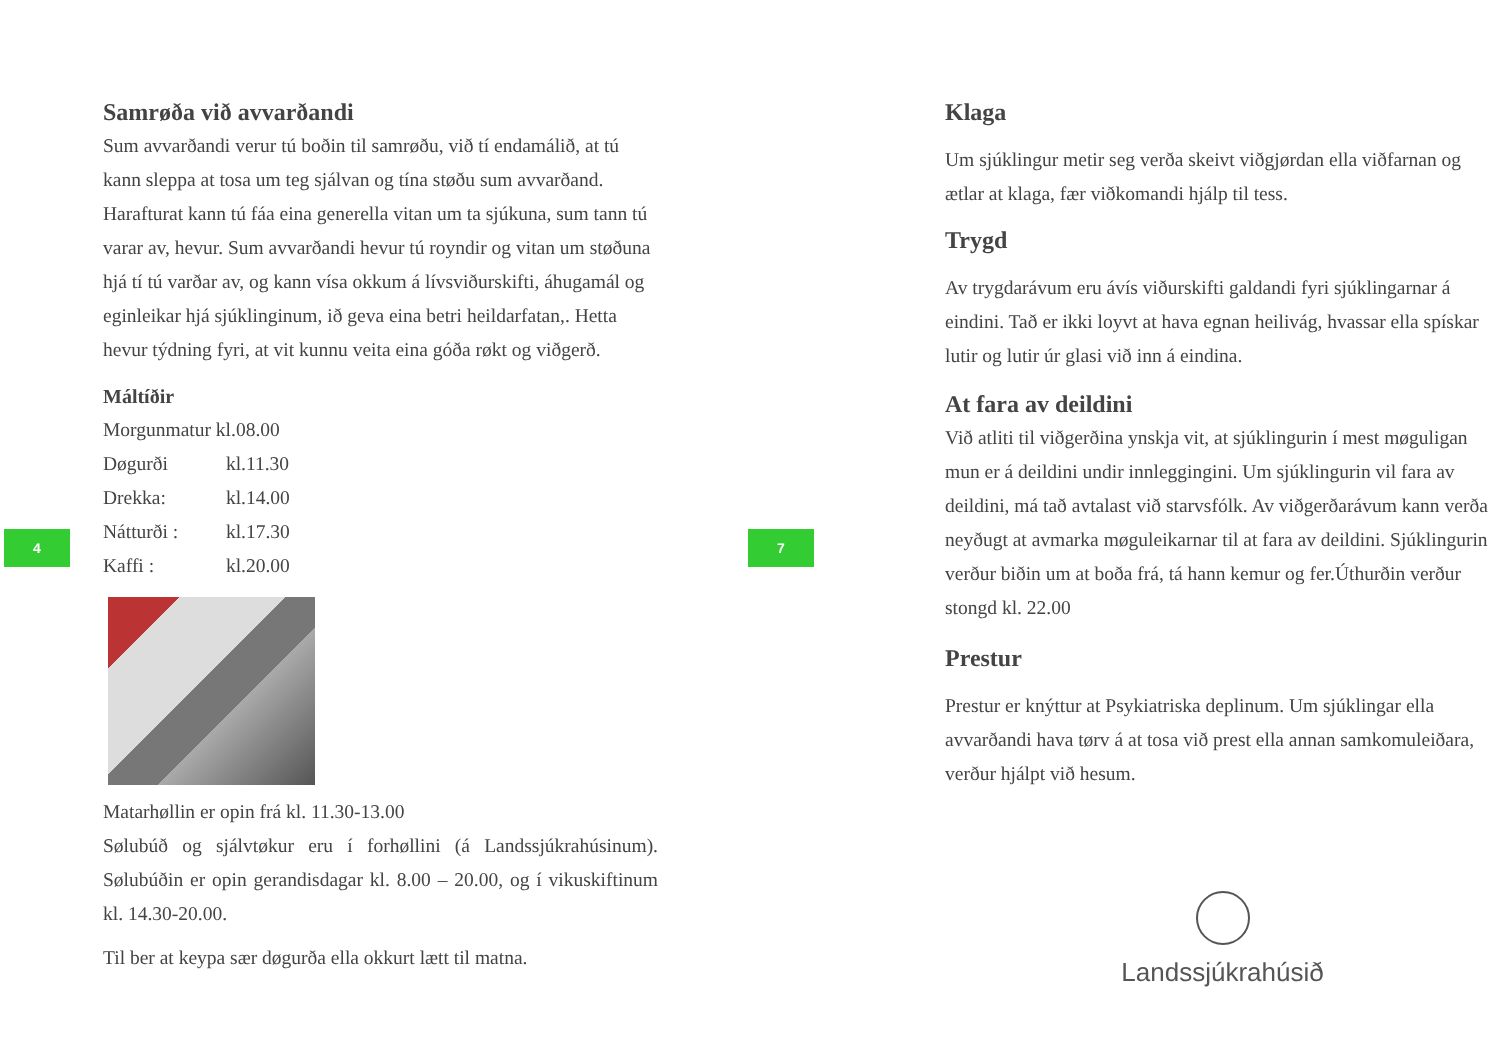Samrøða við avvarðandi
Sum avvarðandi verur tú boðin til samrøðu, við tí endamálið, at tú kann sleppa at tosa um teg sjálvan og tína støðu sum avvarðand. Harafturat kann tú fáa eina generella vitan um ta sjúkuna, sum tann tú varar av, hevur. Sum avvarðandi hevur tú royndir og vitan um støðuna hjá tí tú varðar av, og kann vísa okkum á lívsviðurskifti, áhugamál og eginleikar hjá sjúklinginum, ið geva eina betri heildarfatan,. Hetta hevur týdning fyri, at vit kunnu veita eina góða røkt og viðgerð.
Máltíðir
Morgunmatur kl.08.00
Døgurði kl.11.30
Drekka: kl.14.00
Nátturði : kl.17.30
Kaffi : kl.20.00
Matarhøllin er opin frá kl. 11.30-13.00
Sølubúð og sjálvtøkur eru í forhøllini (á Landssjúkrahúsinum). Sølubúðin er opin gerandisdagar kl. 8.00 – 20.00, og í vikuskiftinum kl. 14.30-20.00.
Til ber at keypa sær døgurða ella okkurt lætt til matna.
Klaga
Um sjúklingur metir seg verða skeivt viðgjørdan ella viðfarnan og ætlar at klaga, fær viðkomandi hjálp til tess.
Trygd
Av trygdarávum eru ávís viðurskifti galdandi fyri sjúklingarnar á eindini. Tað er ikki loyvt at hava egnan heilivág, hvassar ella spískar lutir og lutir úr glasi við inn á eindina.
At fara av deildini
Við atliti til viðgerðina ynskja vit, at sjúklingurin í mest møguligan mun er á deildini undir innleggingini. Um sjúklingurin vil fara av deildini, má tað avtalast við starvsfólk. Av viðgerðarávum kann verða neyðugt at avmarka møguleikarnar til at fara av deildini. Sjúklingurin verður biðin um at boða frá, tá hann kemur og fer.Úthurðin verður stongd kl. 22.00
Prestur
Prestur er knýttur at Psykiatriska deplinum. Um sjúklingar ella avvarðandi hava tørv á at tosa við prest ella annan samkomuleiðara, verður hjálpt við hesum.
Landssjúkrahúsið
4 7